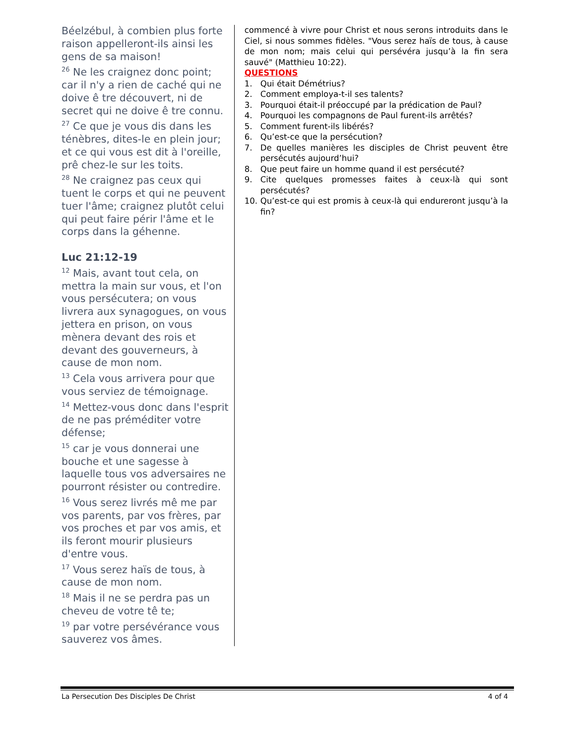Béelzébul, à combien plus forte raison appelleront-ils ainsi les gens de sa maison!
<sup>26</sup> Ne les craignez donc point; car il n'y a rien de caché qui ne doive ê tre découvert, ni de secret qui ne doive ê tre connu.
<sup>27</sup> Ce que je vous dis dans les ténèbres, dites-le en plein jour; et ce qui vous est dit à l'oreille, prê chez-le sur les toits.
<sup>28</sup> Ne craignez pas ceux qui tuent le corps et qui ne peuvent tuer l'âme; craignez plutôt celui qui peut faire périr l'âme et le corps dans la géhenne.
Luc 21:12-19
<sup>12</sup> Mais, avant tout cela, on mettra la main sur vous, et l'on vous persécutera; on vous livrera aux synagogues, on vous jettera en prison, on vous mènera devant des rois et devant des gouverneurs, à cause de mon nom.
<sup>13</sup> Cela vous arrivera pour que vous serviez de témoignage.
<sup>14</sup> Mettez-vous donc dans l'esprit de ne pas préméditer votre défense;
<sup>15</sup> car je vous donnerai une bouche et une sagesse à laquelle tous vos adversaires ne pourront résister ou contredire.
<sup>16</sup> Vous serez livrés mê me par vos parents, par vos frères, par vos proches et par vos amis, et ils feront mourir plusieurs d'entre vous.
<sup>17</sup> Vous serez haïs de tous, à cause de mon nom.
<sup>18</sup> Mais il ne se perdra pas un cheveu de votre tê te;
<sup>19</sup> par votre persévérance vous sauverez vos âmes.
commencé à vivre pour Christ et nous serons introduits dans le Ciel, si nous sommes fidèles. "Vous serez haïs de tous, à cause de mon nom; mais celui qui persévéra jusqu’à la fin sera sauvé" (Matthieu 10:22).
QUESTIONS
1. Qui était Démétrius?
2. Comment employa-t-il ses talents?
3. Pourquoi était-il préoccupé par la prédication de Paul?
4. Pourquoi les compagnons de Paul furent-ils arrêtés?
5. Comment furent-ils libérés?
6. Qu’est-ce que la persécution?
7. De quelles manières les disciples de Christ peuvent être persécutés aujourd’hui?
8. Que peut faire un homme quand il est persécuté?
9. Cite quelques promesses faites à ceux-là qui sont persécutés?
10. Qu’est-ce qui est promis à ceux-là qui endureront jusqu’à la fin?
La Persecution Des Disciples De Christ 4 of 4